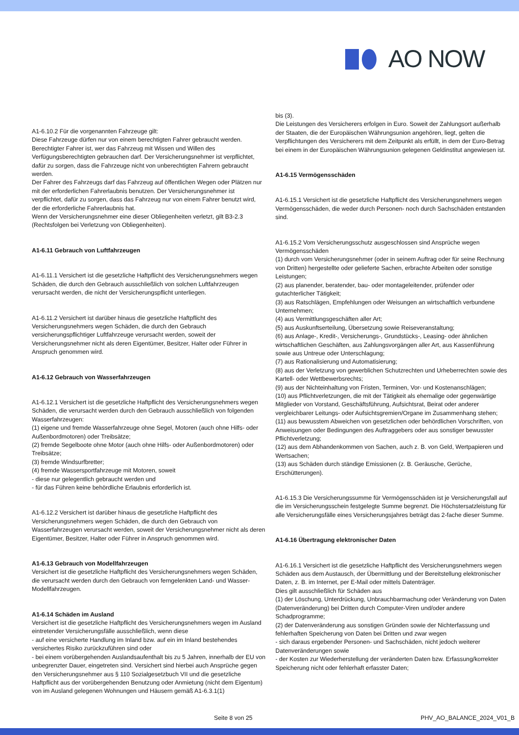AO NOW
A1-6.10.2 Für die vorgenannten Fahrzeuge gilt:
Diese Fahrzeuge dürfen nur von einem berechtigten Fahrer gebraucht werden. Berechtigter Fahrer ist, wer das Fahrzeug mit Wissen und Willen des Verfügungsberechtigten gebrauchen darf. Der Versicherungsnehmer ist verpflichtet, dafür zu sorgen, dass die Fahrzeuge nicht von unberechtigten Fahrern gebraucht werden.
Der Fahrer des Fahrzeugs darf das Fahrzeug auf öffentlichen Wegen oder Plätzen nur mit der erforderlichen Fahrerlaubnis benutzen. Der Versicherungsnehmer ist verpflichtet, dafür zu sorgen, dass das Fahrzeug nur von einem Fahrer benutzt wird, der die erforderliche Fahrerlaubnis hat.
Wenn der Versicherungsnehmer eine dieser Obliegenheiten verletzt, gilt B3-2.3 (Rechtsfolgen bei Verletzung von Obliegenheiten).
A1-6.11 Gebrauch von Luftfahrzeugen
A1-6.11.1 Versichert ist die gesetzliche Haftpflicht des Versicherungsnehmers wegen Schäden, die durch den Gebrauch ausschließlich von solchen Luftfahrzeugen verursacht werden, die nicht der Versicherungspflicht unterliegen.
A1-6.11.2 Versichert ist darüber hinaus die gesetzliche Haftpflicht des Versicherungsnehmers wegen Schäden, die durch den Gebrauch versicherungspflichtiger Luftfahrzeuge verursacht werden, soweit der Versicherungsnehmer nicht als deren Eigentümer, Besitzer, Halter oder Führer in Anspruch genommen wird.
A1-6.12 Gebrauch von Wasserfahrzeugen
A1-6.12.1 Versichert ist die gesetzliche Haftpflicht des Versicherungsnehmers wegen Schäden, die verursacht werden durch den Gebrauch ausschließlich von folgenden Wasserfahrzeugen:
(1) eigene und fremde Wasserfahrzeuge ohne Segel, Motoren (auch ohne Hilfs- oder Außenbordmotoren) oder Treibsätze;
(2) fremde Segelboote ohne Motor (auch ohne Hilfs- oder Außenbordmotoren) oder Treibsätze;
(3) fremde Windsurfbretter;
(4) fremde Wassersportfahrzeuge mit Motoren, soweit
- diese nur gelegentlich gebraucht werden und
- für das Führen keine behördliche Erlaubnis erforderlich ist.
A1-6.12.2 Versichert ist darüber hinaus die gesetzliche Haftpflicht des Versicherungsnehmers wegen Schäden, die durch den Gebrauch von Wasserfahrzeugen verursacht werden, soweit der Versicherungsnehmer nicht als deren Eigentümer, Besitzer, Halter oder Führer in Anspruch genommen wird.
A1-6.13 Gebrauch von Modellfahrzeugen
Versichert ist die gesetzliche Haftpflicht des Versicherungsnehmers wegen Schäden, die verursacht werden durch den Gebrauch von ferngelenkten Land- und Wasser-Modellfahrzeugen.
A1-6.14 Schäden im Ausland
Versichert ist die gesetzliche Haftpflicht des Versicherungsnehmers wegen im Ausland eintretender Versicherungsfälle ausschließlich, wenn diese
- auf eine versicherte Handlung im Inland bzw. auf ein im Inland bestehendes versichertes Risiko zurückzuführen sind oder
- bei einem vorübergehenden Auslandsaufenthalt bis zu 5 Jahren, innerhalb der EU von unbegrenzter Dauer, eingetreten sind. Versichert sind hierbei auch Ansprüche gegen den Versicherungsnehmer aus § 110 Sozialgesetzbuch VII und die gesetzliche Haftpflicht aus der vorübergehenden Benutzung oder Anmietung (nicht dem Eigentum) von im Ausland gelegenen Wohnungen und Häusern gemäß A1-6.3.1(1)
bis (3).
Die Leistungen des Versicherers erfolgen in Euro. Soweit der Zahlungsort außerhalb der Staaten, die der Europäischen Währungsunion angehören, liegt, gelten die Verpflichtungen des Versicherers mit dem Zeitpunkt als erfüllt, in dem der Euro-Betrag bei einem in der Europäischen Währungsunion gelegenen Geldinstitut angewiesen ist.
A1-6.15 Vermögensschäden
A1-6.15.1 Versichert ist die gesetzliche Haftpflicht des Versicherungsnehmers wegen Vermögensschäden, die weder durch Personen- noch durch Sachschäden entstanden sind.
A1-6.15.2 Vom Versicherungsschutz ausgeschlossen sind Ansprüche wegen Vermögensschäden
(1) durch vom Versicherungsnehmer (oder in seinem Auftrag oder für seine Rechnung von Dritten) hergestellte oder gelieferte Sachen, erbrachte Arbeiten oder sonstige Leistungen;
(2) aus planender, beratender, bau- oder montageleitender, prüfender oder gutachterlicher Tätigkeit;
(3) aus Ratschlägen, Empfehlungen oder Weisungen an wirtschaftlich verbundene Unternehmen;
(4) aus Vermittlungsgeschäften aller Art;
(5) aus Auskunftserteilung, Übersetzung sowie Reiseveranstaltung;
(6) aus Anlage-, Kredit-, Versicherungs-, Grundstücks-, Leasing- oder ähnlichen wirtschaftlichen Geschäften, aus Zahlungsvorgängen aller Art, aus Kassenführung sowie aus Untreue oder Unterschlagung;
(7) aus Rationalisierung und Automatisierung;
(8) aus der Verletzung von gewerblichen Schutzrechten und Urheberrechten sowie des Kartell- oder Wettbewerbsrechts;
(9) aus der Nichteinhaltung von Fristen, Terminen, Vor- und Kostenanschlägen;
(10) aus Pflichtverletzungen, die mit der Tätigkeit als ehemalige oder gegenwärtige Mitglieder von Vorstand, Geschäftsführung, Aufsichtsrat, Beirat oder anderer vergleichbarer Leitungs- oder Aufsichtsgremien/Organe im Zusammenhang stehen;
(11) aus bewusstem Abweichen von gesetzlichen oder behördlichen Vorschriften, von Anweisungen oder Bedingungen des Auftraggebers oder aus sonstiger bewusster Pflichtverletzung;
(12) aus dem Abhandenkommen von Sachen, auch z. B. von Geld, Wertpapieren und Wertsachen;
(13) aus Schäden durch ständige Emissionen (z. B. Geräusche, Gerüche, Erschütterungen).
A1-6.15.3 Die Versicherungssumme für Vermögensschäden ist je Versicherungsfall auf die im Versicherungsschein festgelegte Summe begrenzt. Die Höchstersatzleistung für alle Versicherungsfälle eines Versicherungsjahres beträgt das 2-fache dieser Summe.
A1-6.16 Übertragung elektronischer Daten
A1-6.16.1 Versichert ist die gesetzliche Haftpflicht des Versicherungsnehmers wegen Schäden aus dem Austausch, der Übermittlung und der Bereitstellung elektronischer Daten, z. B. im Internet, per E-Mail oder mittels Datenträger.
Dies gilt ausschließlich für Schäden aus
(1) der Löschung, Unterdrückung, Unbrauchbarmachung oder Veränderung von Daten (Datenveränderung) bei Dritten durch Computer-Viren und/oder andere Schadprogramme;
(2) der Datenveränderung aus sonstigen Gründen sowie der Nichterfassung und fehlerhaften Speicherung von Daten bei Dritten und zwar wegen
- sich daraus ergebender Personen- und Sachschäden, nicht jedoch weiterer Datenveränderungen sowie
- der Kosten zur Wiederherstellung der veränderten Daten bzw. Erfassung/korrekter Speicherung nicht oder fehlerhaft erfasster Daten;
Seite 8 von 25 PHV_AO_BALANCE_2024_V01_B